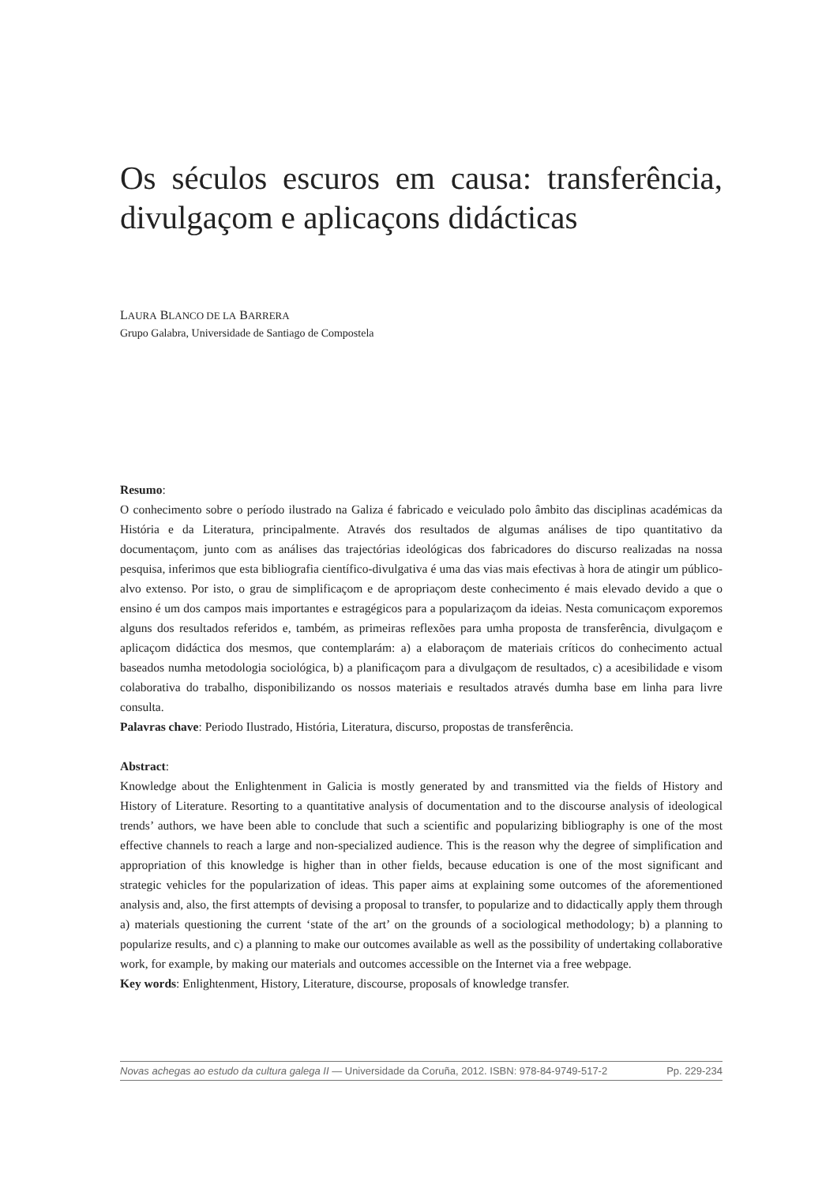Os séculos escuros em causa: transferência, divulgaçom e aplicaçons didácticas
LAURA BLANCO DE LA BARRERA
Grupo Galabra, Universidade de Santiago de Compostela
Resumo:
O conhecimento sobre o período ilustrado na Galiza é fabricado e veiculado polo âmbito das disciplinas académicas da História e da Literatura, principalmente. Através dos resultados de algumas análises de tipo quantitativo da documentaçom, junto com as análises das trajectórias ideológicas dos fabricadores do discurso realizadas na nossa pesquisa, inferimos que esta bibliografia científico-divulgativa é uma das vias mais efectivas à hora de atingir um público-alvo extenso. Por isto, o grau de simplificaçom e de apropriaçom deste conhecimento é mais elevado devido a que o ensino é um dos campos mais importantes e estragégicos para a popularizaçom da ideias. Nesta comunicaçom exporemos alguns dos resultados referidos e, também, as primeiras reflexões para umha proposta de transferência, divulgaçom e aplicaçom didáctica dos mesmos, que contemplarám: a) a elaboraçom de materiais críticos do conhecimento actual baseados numha metodologia sociológica, b) a planificaçom para a divulgaçom de resultados, c) a acesibilidade e visom colaborativa do trabalho, disponibilizando os nossos materiais e resultados através dumha base em linha para livre consulta.
Palavras chave: Periodo Ilustrado, História, Literatura, discurso, propostas de transferência.
Abstract:
Knowledge about the Enlightenment in Galicia is mostly generated by and transmitted via the fields of History and History of Literature. Resorting to a quantitative analysis of documentation and to the discourse analysis of ideological trends’ authors, we have been able to conclude that such a scientific and popularizing bibliography is one of the most effective channels to reach a large and non-specialized audience. This is the reason why the degree of simplification and appropriation of this knowledge is higher than in other fields, because education is one of the most significant and strategic vehicles for the popularization of ideas. This paper aims at explaining some outcomes of the aforementioned analysis and, also, the first attempts of devising a proposal to transfer, to popularize and to didactically apply them through a) materials questioning the current ‘state of the art’ on the grounds of a sociological methodology; b) a planning to popularize results, and c) a planning to make our outcomes available as well as the possibility of undertaking collaborative work, for example, by making our materials and outcomes accessible on the Internet via a free webpage.
Key words: Enlightenment, History, Literature, discourse, proposals of knowledge transfer.
Novas achegas ao estudo da cultura galega II — Universidade da Coruña, 2012. ISBN: 978-84-9749-517-2 Pp. 229-234